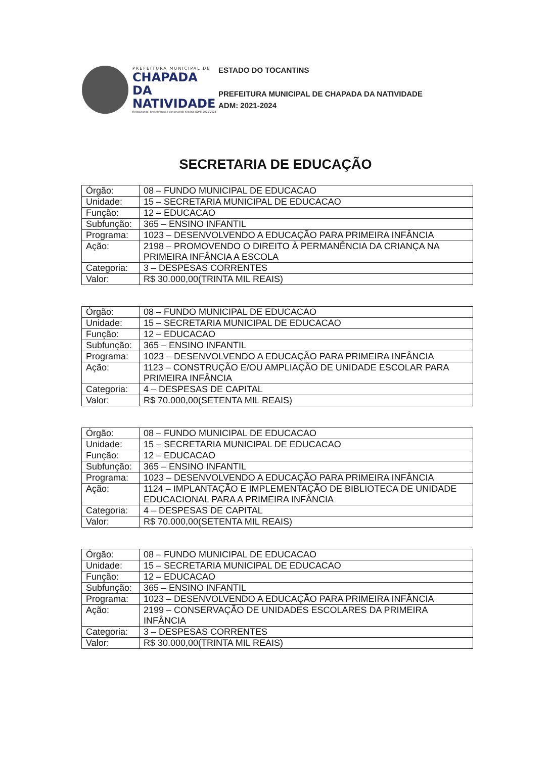PREFEITURA MUNICIPAL DE
CHAPADA DA
NATIVIDADE
Restaurando, preservando e construindo história ADM: 2021-2024
ESTADO DO TOCANTINS
PREFEITURA MUNICIPAL DE CHAPADA DA NATIVIDADE
ADM: 2021-2024
SECRETARIA DE EDUCAÇÃO
| Órgão: | 08 – FUNDO MUNICIPAL DE EDUCACAO |
| Unidade: | 15 – SECRETARIA MUNICIPAL DE EDUCACAO |
| Função: | 12 – EDUCACAO |
| Subfunção: | 365 – ENSINO INFANTIL |
| Programa: | 1023 – DESENVOLVENDO A EDUCAÇÃO PARA PRIMEIRA INFÂNCIA |
| Ação: | 2198 – PROMOVENDO O DIREITO À PERMANÊNCIA DA CRIANÇA NA PRIMEIRA INFÂNCIA A ESCOLA |
| Categoria: | 3 – DESPESAS CORRENTES |
| Valor: | R$ 30.000,00(TRINTA MIL REAIS) |
| Órgão: | 08 – FUNDO MUNICIPAL DE EDUCACAO |
| Unidade: | 15 – SECRETARIA MUNICIPAL DE EDUCACAO |
| Função: | 12 – EDUCACAO |
| Subfunção: | 365 – ENSINO INFANTIL |
| Programa: | 1023 – DESENVOLVENDO A EDUCAÇÃO PARA PRIMEIRA INFÂNCIA |
| Ação: | 1123 – CONSTRUÇÃO E/OU AMPLIAÇÃO DE UNIDADE ESCOLAR PARA PRIMEIRA INFÂNCIA |
| Categoria: | 4 – DESPESAS DE CAPITAL |
| Valor: | R$ 70.000,00(SETENTA MIL REAIS) |
| Órgão: | 08 – FUNDO MUNICIPAL DE EDUCACAO |
| Unidade: | 15 – SECRETARIA MUNICIPAL DE EDUCACAO |
| Função: | 12 – EDUCACAO |
| Subfunção: | 365 – ENSINO INFANTIL |
| Programa: | 1023 – DESENVOLVENDO A EDUCAÇÃO PARA PRIMEIRA INFÂNCIA |
| Ação: | 1124 – IMPLANTAÇÃO E IMPLEMENTAÇÃO DE BIBLIOTECA DE UNIDADE EDUCACIONAL PARA A PRIMEIRA INFÂNCIA |
| Categoria: | 4 – DESPESAS DE CAPITAL |
| Valor: | R$ 70.000,00(SETENTA MIL REAIS) |
| Órgão: | 08 – FUNDO MUNICIPAL DE EDUCACAO |
| Unidade: | 15 – SECRETARIA MUNICIPAL DE EDUCACAO |
| Função: | 12 – EDUCACAO |
| Subfunção: | 365 – ENSINO INFANTIL |
| Programa: | 1023 – DESENVOLVENDO A EDUCAÇÃO PARA PRIMEIRA INFÂNCIA |
| Ação: | 2199 – CONSERVAÇÃO DE UNIDADES ESCOLARES DA PRIMEIRA INFÂNCIA |
| Categoria: | 3 – DESPESAS CORRENTES |
| Valor: | R$ 30.000,00(TRINTA MIL REAIS) |